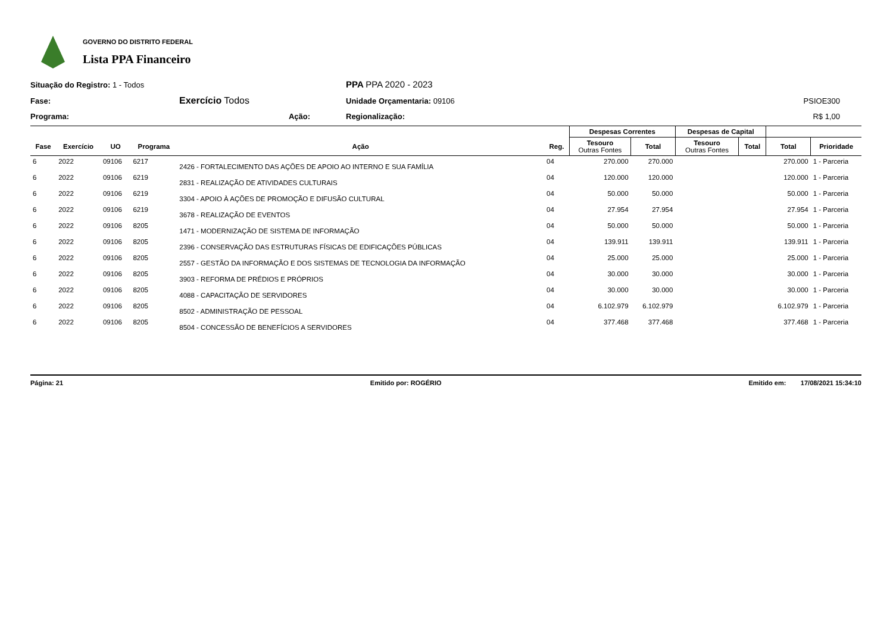GOVERNO DO DISTRITO FEDERAL
Lista PPA Financeiro
Situação do Registro: 1 - Todos
PPA PPA 2020 - 2023
Fase:
Exercício Todos
Unidade Orçamentaria: 09106
PSIOE300
Programa:
Ação:
Regionalização:
R$ 1,00
| | | | | | | Despesas Correntes | | Despesas de Capital | | | |
| --- | --- | --- | --- | --- | --- | --- | --- | --- | --- | --- | --- |
| Fase | Exercício | UO | Programa | Ação | Reg. | Tesouro Outras Fontes | Total | Tesouro Outras Fontes | Total | Total | Prioridade |
| 6 | 2022 | 09106 | 6217 | 2426 - FORTALECIMENTO DAS AÇÕES DE APOIO AO INTERNO E SUA FAMÍLIA | 04 | 270.000 | 270.000 | | | 270.000 | 1 - Parceria |
| 6 | 2022 | 09106 | 6219 | 2831 - REALIZAÇÃO DE ATIVIDADES CULTURAIS | 04 | 120.000 | 120.000 | | | 120.000 | 1 - Parceria |
| 6 | 2022 | 09106 | 6219 | 3304 - APOIO À AÇÕES DE PROMOÇÃO E DIFUSÃO CULTURAL | 04 | 50.000 | 50.000 | | | 50.000 | 1 - Parceria |
| 6 | 2022 | 09106 | 6219 | 3678 - REALIZAÇÃO DE EVENTOS | 04 | 27.954 | 27.954 | | | 27.954 | 1 - Parceria |
| 6 | 2022 | 09106 | 8205 | 1471 - MODERNIZAÇÃO DE SISTEMA DE INFORMAÇÃO | 04 | 50.000 | 50.000 | | | 50.000 | 1 - Parceria |
| 6 | 2022 | 09106 | 8205 | 2396 - CONSERVAÇÃO DAS ESTRUTURAS FÍSICAS DE EDIFICAÇÕES PÚBLICAS | 04 | 139.911 | 139.911 | | | 139.911 | 1 - Parceria |
| 6 | 2022 | 09106 | 8205 | 2557 - GESTÃO DA INFORMAÇÃO E DOS SISTEMAS DE TECNOLOGIA DA INFORMAÇÃO | 04 | 25.000 | 25.000 | | | 25.000 | 1 - Parceria |
| 6 | 2022 | 09106 | 8205 | 3903 - REFORMA DE PRÉDIOS E PRÓPRIOS | 04 | 30.000 | 30.000 | | | 30.000 | 1 - Parceria |
| 6 | 2022 | 09106 | 8205 | 4088 - CAPACITAÇÃO DE SERVIDORES | 04 | 30.000 | 30.000 | | | 30.000 | 1 - Parceria |
| 6 | 2022 | 09106 | 8205 | 8502 - ADMINISTRAÇÃO DE PESSOAL | 04 | 6.102.979 | 6.102.979 | | | 6.102.979 | 1 - Parceria |
| 6 | 2022 | 09106 | 8205 | 8504 - CONCESSÃO DE BENEFÍCIOS A SERVIDORES | 04 | 377.468 | 377.468 | | | 377.468 | 1 - Parceria |
Página: 21 Emitido por: ROGÉRIO Emitido em: 17/08/2021 15:34:10